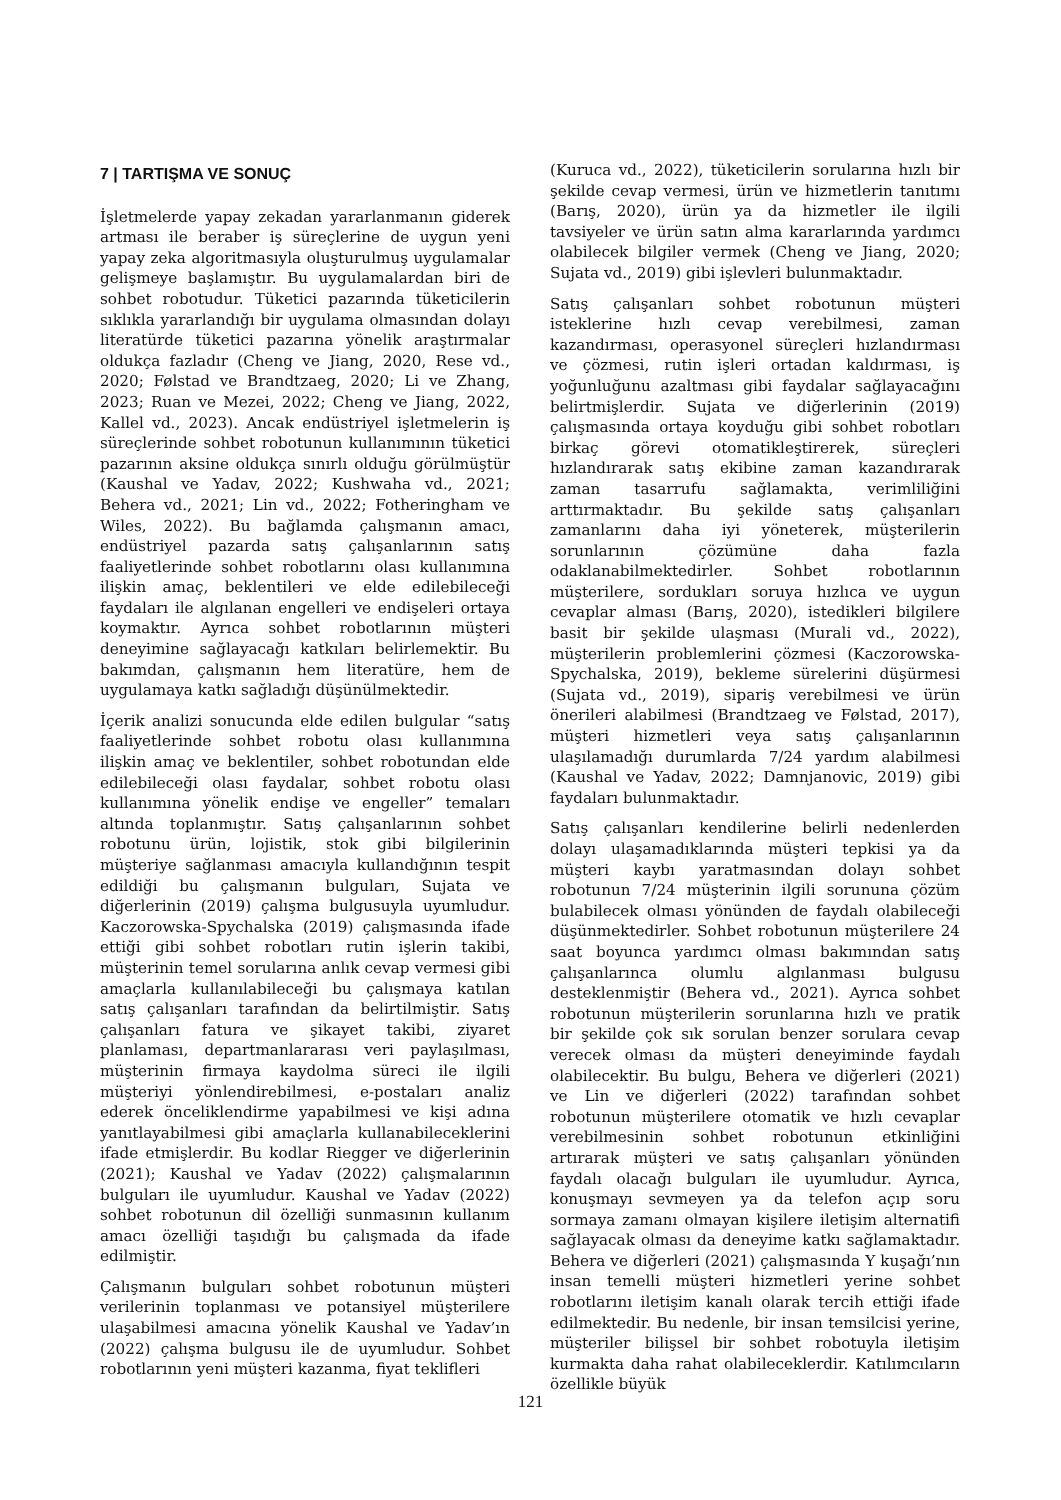7 | TARTIŞMA VE SONUÇ
İşletmelerde yapay zekadan yararlanmanın giderek artması ile beraber iş süreçlerine de uygun yeni yapay zeka algoritmasıyla oluşturulmuş uygulamalar gelişmeye başlamıştır. Bu uygulamalardan biri de sohbet robotudur. Tüketici pazarında tüketicilerin sıklıkla yararlandığı bir uygulama olmasından dolayı literatürde tüketici pazarına yönelik araştırmalar oldukça fazladır (Cheng ve Jiang, 2020, Rese vd., 2020; Følstad ve Brandtzaeg, 2020; Li ve Zhang, 2023; Ruan ve Mezei, 2022; Cheng ve Jiang, 2022, Kallel vd., 2023). Ancak endüstriyel işletmelerin iş süreçlerinde sohbet robotunun kullanımının tüketici pazarının aksine oldukça sınırlı olduğu görülmüştür (Kaushal ve Yadav, 2022; Kushwaha vd., 2021; Behera vd., 2021; Lin vd., 2022; Fotheringham ve Wiles, 2022). Bu bağlamda çalışmanın amacı, endüstriyel pazarda satış çalışanlarının satış faaliyetlerinde sohbet robotlarını olası kullanımına ilişkin amaç, beklentileri ve elde edilebileceği faydaları ile algılanan engelleri ve endişeleri ortaya koymaktır. Ayrıca sohbet robotlarının müşteri deneyimine sağlayacağı katkıları belirlemektir. Bu bakımdan, çalışmanın hem literatüre, hem de uygulamaya katkı sağladığı düşünülmektedir.
İçerik analizi sonucunda elde edilen bulgular “satış faaliyetlerinde sohbet robotu olası kullanımına ilişkin amaç ve beklentiler, sohbet robotundan elde edilebileceği olası faydalar, sohbet robotu olası kullanımına yönelik endişe ve engeller” temaları altında toplanmıştır. Satış çalışanlarının sohbet robotunu ürün, lojistik, stok gibi bilgilerinin müşteriye sağlanması amacıyla kullandığının tespit edildiği bu çalışmanın bulguları, Sujata ve diğerlerinin (2019) çalışma bulgusuyla uyumludur. Kaczorowska-Spychalska (2019) çalışmasında ifade ettiği gibi sohbet robotları rutin işlerin takibi, müşterinin temel sorularına anlık cevap vermesi gibi amaçlarla kullanılabileceği bu çalışmaya katılan satış çalışanları tarafından da belirtilmiştir. Satış çalışanları fatura ve şikayet takibi, ziyaret planlaması, departmanlararası veri paylaşılması, müşterinin firmaya kaydolma süreci ile ilgili müşteriyi yönlendirebilmesi, e-postaları analiz ederek önceliklendirme yapabilmesi ve kişi adına yanıtlayabilmesi gibi amaçlarla kullanabileceklerini ifade etmişlerdir. Bu kodlar Riegger ve diğerlerinin (2021); Kaushal ve Yadav (2022) çalışmalarının bulguları ile uyumludur. Kaushal ve Yadav (2022) sohbet robotunun dil özelliği sunmasının kullanım amacı özelliği taşıdığı bu çalışmada da ifade edilmiştir.
Çalışmanın bulguları sohbet robotunun müşteri verilerinin toplanması ve potansiyel müşterilere ulaşabilmesi amacına yönelik Kaushal ve Yadav’ın (2022) çalışma bulgusu ile de uyumludur. Sohbet robotlarının yeni müşteri kazanma, fiyat teklifleri
(Kuruca vd., 2022), tüketicilerin sorularına hızlı bir şekilde cevap vermesi, ürün ve hizmetlerin tanıtımı (Barış, 2020), ürün ya da hizmetler ile ilgili tavsiyeler ve ürün satın alma kararlarında yardımcı olabilecek bilgiler vermek (Cheng ve Jiang, 2020; Sujata vd., 2019) gibi işlevleri bulunmaktadır.
Satış çalışanları sohbet robotunun müşteri isteklerine hızlı cevap verebilmesi, zaman kazandırması, operasyonel süreçleri hızlandırması ve çözmesi, rutin işleri ortadan kaldırması, iş yoğunluğunu azaltması gibi faydalar sağlayacağını belirtmişlerdir. Sujata ve diğerlerinin (2019) çalışmasında ortaya koyduğu gibi sohbet robotları birkaç görevi otomatikleştirerek, süreçleri hızlandırarak satış ekibine zaman kazandırarak zaman tasarrufu sağlamakta, verimliliğini arttırmaktadır. Bu şekilde satış çalışanları zamanlarını daha iyi yöneterek, müşterilerin sorunlarının çözümüne daha fazla odaklanabilmektedirler. Sohbet robotlarının müşterilere, sordukları soruya hızlıca ve uygun cevaplar alması (Barış, 2020), istedikleri bilgilere basit bir şekilde ulaşması (Murali vd., 2022), müşterilerin problemlerini çözmesi (Kaczorowska-Spychalska, 2019), bekleme sürelerini düşürmesi (Sujata vd., 2019), sipariş verebilmesi ve ürün önerileri alabilmesi (Brandtzaeg ve Følstad, 2017), müşteri hizmetleri veya satış çalışanlarının ulaşılamadığı durumlarda 7/24 yardım alabilmesi (Kaushal ve Yadav, 2022; Damnjanovic, 2019) gibi faydaları bulunmaktadır.
Satış çalışanları kendilerine belirli nedenlerden dolayı ulaşamadıklarında müşteri tepkisi ya da müşteri kaybı yaratmasından dolayı sohbet robotunun 7/24 müşterinin ilgili sorununa çözüm bulabilecek olması yönünden de faydalı olabileceği düşünmektedirler. Sohbet robotunun müşterilere 24 saat boyunca yardımcı olması bakımından satış çalışanlarınca olumlu algılanması bulgusu desteklenmiştir (Behera vd., 2021). Ayrıca sohbet robotunun müşterilerin sorunlarına hızlı ve pratik bir şekilde çok sık sorulan benzer sorulara cevap verecek olması da müşteri deneyiminde faydalı olabilecektir. Bu bulgu, Behera ve diğerleri (2021) ve Lin ve diğerleri (2022) tarafından sohbet robotunun müşterilere otomatik ve hızlı cevaplar verebilmesinin sohbet robotunun etkinliğini artırarak müşteri ve satış çalışanları yönünden faydalı olacağı bulguları ile uyumludur. Ayrıca, konuşmayı sevmeyen ya da telefon açıp soru sormaya zamanı olmayan kişilere iletişim alternatifi sağlayacak olması da deneyime katkı sağlamaktadır. Behera ve diğerleri (2021) çalışmasında Y kuşağı’nın insan temelli müşteri hizmetleri yerine sohbet robotlarını iletişim kanalı olarak tercih ettiği ifade edilmektedir. Bu nedenle, bir insan temsilcisi yerine, müşteriler bilişsel bir sohbet robotuyla iletişim kurmakta daha rahat olabileceklerdir. Katılımcıların özellikle büyük
121